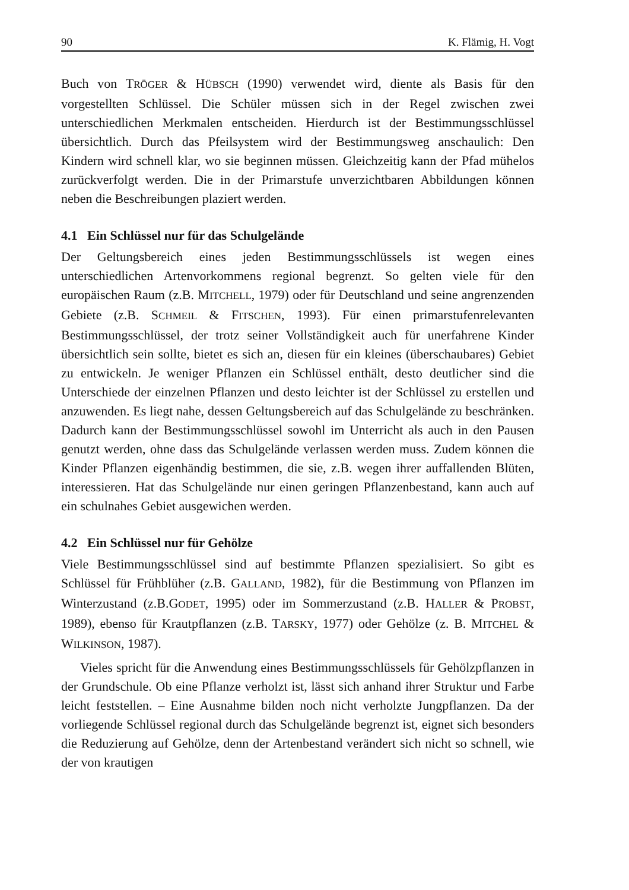90 K. Flämig, H. Vogt
Buch von TRÖGER & HÜBSCH (1990) verwendet wird, diente als Basis für den vorgestellten Schlüssel. Die Schüler müssen sich in der Regel zwischen zwei unterschiedlichen Merkmalen entscheiden. Hierdurch ist der Bestimmungsschlüssel übersichtlich. Durch das Pfeilsystem wird der Bestimmungsweg anschaulich: Den Kindern wird schnell klar, wo sie beginnen müssen. Gleichzeitig kann der Pfad mühelos zurückverfolgt werden. Die in der Primarstufe unverzichtbaren Abbildungen können neben die Beschreibungen plaziert werden.
4.1 Ein Schlüssel nur für das Schulgelände
Der Geltungsbereich eines jeden Bestimmungsschlüssels ist wegen eines unterschiedlichen Artenvorkommens regional begrenzt. So gelten viele für den europäischen Raum (z.B. MITCHELL, 1979) oder für Deutschland und seine angrenzenden Gebiete (z.B. SCHMEIL & FITSCHEN, 1993). Für einen primarstufenrelevanten Bestimmungsschlüssel, der trotz seiner Vollständigkeit auch für unerfahrene Kinder übersichtlich sein sollte, bietet es sich an, diesen für ein kleines (überschaubares) Gebiet zu entwickeln. Je weniger Pflanzen ein Schlüssel enthält, desto deutlicher sind die Unterschiede der einzelnen Pflanzen und desto leichter ist der Schlüssel zu erstellen und anzuwenden. Es liegt nahe, dessen Geltungsbereich auf das Schulgelände zu beschränken. Dadurch kann der Bestimmungsschlüssel sowohl im Unterricht als auch in den Pausen genutzt werden, ohne dass das Schulgelände verlassen werden muss. Zudem können die Kinder Pflanzen eigenhändig bestimmen, die sie, z.B. wegen ihrer auffallenden Blüten, interessieren. Hat das Schulgelände nur einen geringen Pflanzenbestand, kann auch auf ein schulnahes Gebiet ausgewichen werden.
4.2 Ein Schlüssel nur für Gehölze
Viele Bestimmungsschlüssel sind auf bestimmte Pflanzen spezialisiert. So gibt es Schlüssel für Frühblüher (z.B. GALLAND, 1982), für die Bestimmung von Pflanzen im Winterzustand (z.B.GODET, 1995) oder im Sommerzustand (z.B. HALLER & PROBST, 1989), ebenso für Krautpflanzen (z.B. TARSKY, 1977) oder Gehölze (z. B. MITCHEL & WILKINSON, 1987).
Vieles spricht für die Anwendung eines Bestimmungsschlüssels für Gehölzpflanzen in der Grundschule. Ob eine Pflanze verholzt ist, lässt sich anhand ihrer Struktur und Farbe leicht feststellen. – Eine Ausnahme bilden noch nicht verholzte Jungpflanzen. Da der vorliegende Schlüssel regional durch das Schulgelände begrenzt ist, eignet sich besonders die Reduzierung auf Gehölze, denn der Artenbestand verändert sich nicht so schnell, wie der von krautigen